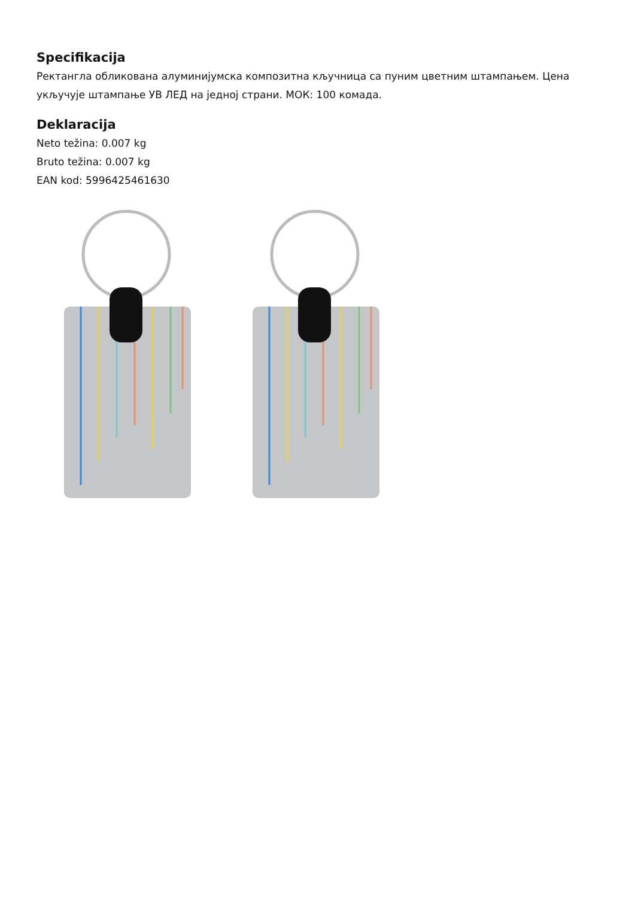Specifikacija
Ректангла обликована алуминијумска композитна кључница са пуним цветним штампањем. Цена укључује штампање УВ ЛЕД на једној страни. МОК: 100 комада.
Deklaracija
Neto težina: 0.007 kg
Bruto težina: 0.007 kg
EAN kod: 5996425461630